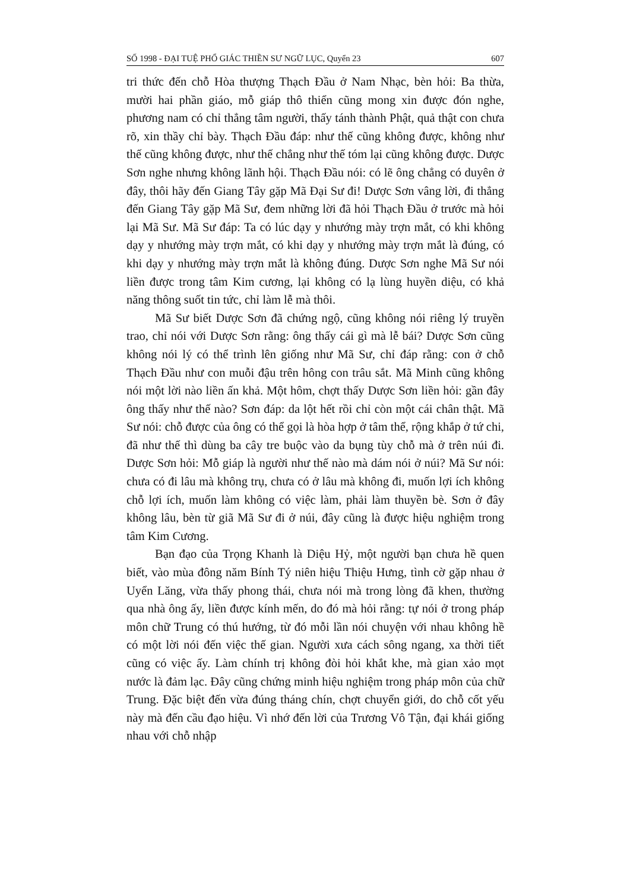SỐ 1998 - ĐẠI TUỆ PHỔ GIÁC THIỀN SƯ NGỮ LỤC, Quyển 23 607
tri thức đến chỗ Hòa thượng Thạch Đầu ở Nam Nhạc, bèn hỏi: Ba thừa, mười hai phần giáo, mỗ giáp thô thiển cũng mong xin được đón nghe, phương nam có chỉ thẳng tâm người, thấy tánh thành Phật, quả thật con chưa rõ, xin thầy chỉ bày. Thạch Đầu đáp: như thế cũng không được, không như thế cũng không được, như thế chẳng như thế tóm lại cũng không được. Dược Sơn nghe nhưng không lãnh hội. Thạch Đầu nói: có lẽ ông chẳng có duyên ở đây, thôi hãy đến Giang Tây gặp Mã Đại Sư đi! Dược Sơn vâng lời, đi thẳng đến Giang Tây gặp Mã Sư, đem những lời đã hỏi Thạch Đầu ở trước mà hỏi lại Mã Sư. Mã Sư đáp: Ta có lúc dạy y nhướng mày trợn mắt, có khi không dạy y nhướng mày trợn mắt, có khi dạy y nhướng mày trợn mắt là đúng, có khi dạy y nhướng mày trợn mắt là không đúng. Dược Sơn nghe Mã Sư nói liền được trong tâm Kim cương, lại không có lạ lùng huyền diệu, có khả năng thông suốt tin tức, chỉ làm lễ mà thôi.
Mã Sư biết Dược Sơn đã chứng ngộ, cũng không nói riêng lý truyền trao, chỉ nói với Dược Sơn rằng: ông thấy cái gì mà lễ bái? Dược Sơn cũng không nói lý có thể trình lên giống như Mã Sư, chỉ đáp rằng: con ở chỗ Thạch Đầu như con muỗi đậu trên hông con trâu sắt. Mã Minh cũng không nói một lời nào liền ấn khả. Một hôm, chợt thấy Dược Sơn liền hỏi: gần đây ông thấy như thế nào? Sơn đáp: da lột hết rồi chỉ còn một cái chân thật. Mã Sư nói: chỗ được của ông có thể gọi là hòa hợp ở tâm thể, rộng khắp ở tứ chi, đã như thế thì dùng ba cây tre buộc vào da bụng tùy chỗ mà ở trên núi đi. Dược Sơn hỏi: Mỗ giáp là người như thế nào mà dám nói ở núi? Mã Sư nói: chưa có đi lâu mà không trụ, chưa có ở lâu mà không đi, muốn lợi ích không chỗ lợi ích, muốn làm không có việc làm, phải làm thuyền bè. Sơn ở đây không lâu, bèn từ giã Mã Sư đi ở núi, đây cũng là được hiệu nghiệm trong tâm Kim Cương.
Bạn đạo của Trọng Khanh là Diệu Hỷ, một người bạn chưa hề quen biết, vào mùa đông năm Bính Tý niên hiệu Thiệu Hưng, tình cờ gặp nhau ở Uyển Lăng, vừa thấy phong thái, chưa nói mà trong lòng đã khen, thường qua nhà ông ấy, liền được kính mến, do đó mà hỏi rằng: tự nói ở trong pháp môn chữ Trung có thú hướng, từ đó mỗi lần nói chuyện với nhau không hề có một lời nói đến việc thế gian. Người xưa cách sông ngang, xa thời tiết cũng có việc ấy. Làm chính trị không đòi hỏi khắt khe, mà gian xảo mọt nước là đảm lạc. Đây cũng chứng minh hiệu nghiệm trong pháp môn của chữ Trung. Đặc biệt đến vừa đúng tháng chín, chợt chuyển giới, do chỗ cốt yếu này mà đến cầu đạo hiệu. Vì nhớ đến lời của Trương Vô Tận, đại khái giống nhau với chỗ nhập